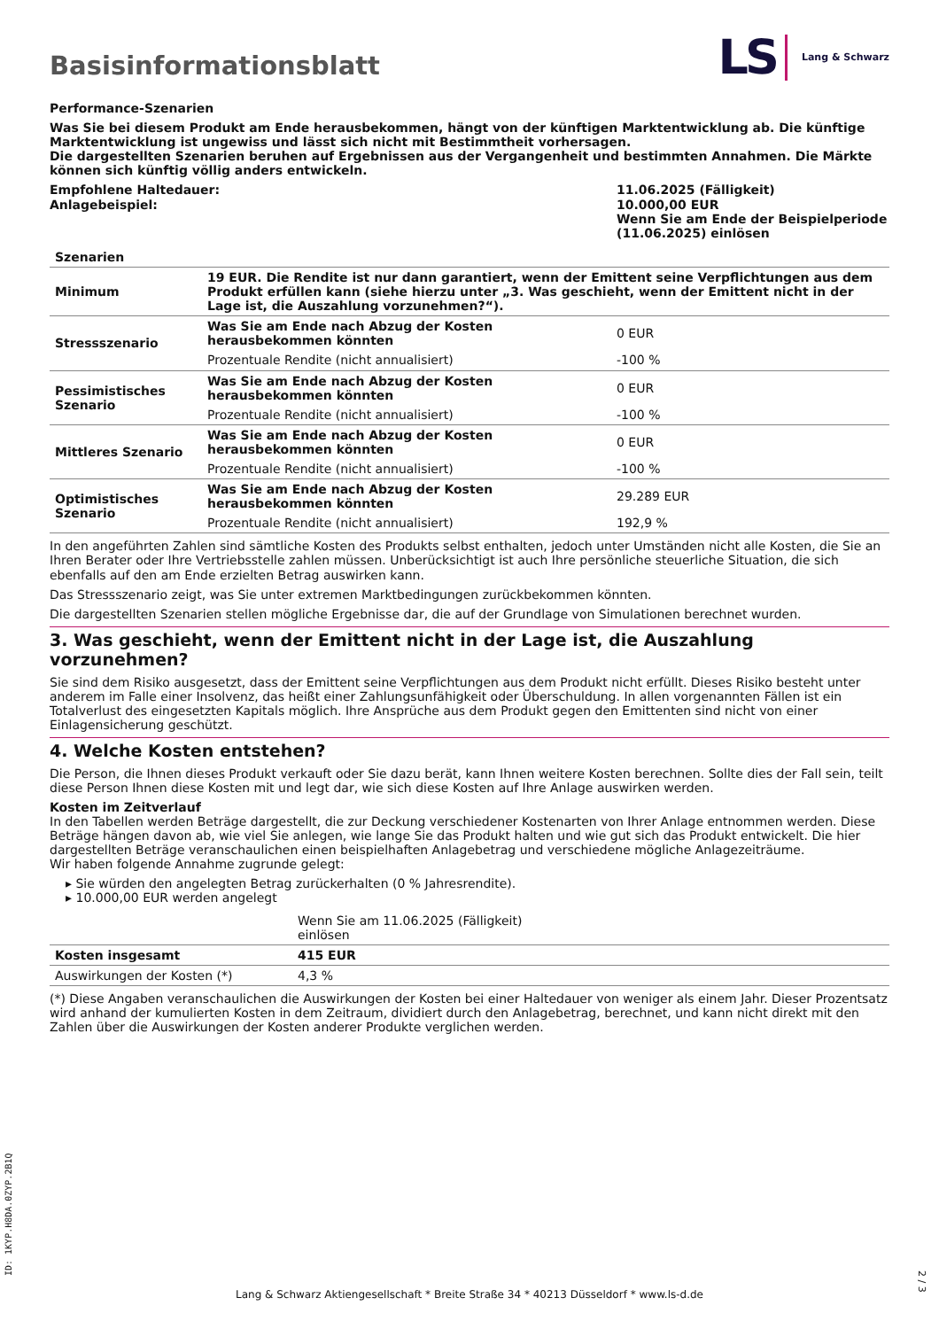Basisinformationsblatt
LS Lang & Schwarz
Performance-Szenarien
Was Sie bei diesem Produkt am Ende herausbekommen, hängt von der künftigen Marktentwicklung ab. Die künftige Marktentwicklung ist ungewiss und lässt sich nicht mit Bestimmtheit vorhersagen.
Die dargestellten Szenarien beruhen auf Ergebnissen aus der Vergangenheit und bestimmten Annahmen. Die Märkte können sich künftig völlig anders entwickeln.
| Empfohlene Haltedauer: Anlagebeispiel: | 11.06.2025 (Fälligkeit) 10.000,00 EUR Wenn Sie am Ende der Beispielperiode (11.06.2025) einlösen |
| Szenarien | | |
| --- | --- | --- |
| Minimum | 19 EUR. Die Rendite ist nur dann garantiert, wenn der Emittent seine Verpflichtungen aus dem Produkt erfüllen kann (siehe hierzu unter „3. Was geschieht, wenn der Emittent nicht in der Lage ist, die Auszahlung vorzunehmen?“). | |
| Stressszenario | Was Sie am Ende nach Abzug der Kosten herausbekommen könnten | 0 EUR |
| | Prozentuale Rendite (nicht annualisiert) | -100 % |
| Pessimistisches Szenario | Was Sie am Ende nach Abzug der Kosten herausbekommen könnten | 0 EUR |
| | Prozentuale Rendite (nicht annualisiert) | -100 % |
| Mittleres Szenario | Was Sie am Ende nach Abzug der Kosten herausbekommen könnten | 0 EUR |
| | Prozentuale Rendite (nicht annualisiert) | -100 % |
| Optimistisches Szenario | Was Sie am Ende nach Abzug der Kosten herausbekommen könnten | 29.289 EUR |
| | Prozentuale Rendite (nicht annualisiert) | 192,9 % |
In den angeführten Zahlen sind sämtliche Kosten des Produkts selbst enthalten, jedoch unter Umständen nicht alle Kosten, die Sie an Ihren Berater oder Ihre Vertriebsstelle zahlen müssen. Unberücksichtigt ist auch Ihre persönliche steuerliche Situation, die sich ebenfalls auf den am Ende erzielten Betrag auswirken kann.
Das Stressszenario zeigt, was Sie unter extremen Marktbedingungen zurückbekommen könnten.
Die dargestellten Szenarien stellen mögliche Ergebnisse dar, die auf der Grundlage von Simulationen berechnet wurden.
3. Was geschieht, wenn der Emittent nicht in der Lage ist, die Auszahlung vorzunehmen?
Sie sind dem Risiko ausgesetzt, dass der Emittent seine Verpflichtungen aus dem Produkt nicht erfüllt. Dieses Risiko besteht unter anderem im Falle einer Insolvenz, das heißt einer Zahlungsunfähigkeit oder Überschuldung. In allen vorgenannten Fällen ist ein Totalverlust des eingesetzten Kapitals möglich. Ihre Ansprüche aus dem Produkt gegen den Emittenten sind nicht von einer Einlagensicherung geschützt.
4. Welche Kosten entstehen?
Die Person, die Ihnen dieses Produkt verkauft oder Sie dazu berät, kann Ihnen weitere Kosten berechnen. Sollte dies der Fall sein, teilt diese Person Ihnen diese Kosten mit und legt dar, wie sich diese Kosten auf Ihre Anlage auswirken werden.
Kosten im Zeitverlauf
In den Tabellen werden Beträge dargestellt, die zur Deckung verschiedener Kostenarten von Ihrer Anlage entnommen werden. Diese Beträge hängen davon ab, wie viel Sie anlegen, wie lange Sie das Produkt halten und wie gut sich das Produkt entwickelt. Die hier dargestellten Beträge veranschaulichen einen beispielhaften Anlagebetrag und verschiedene mögliche Anlagezeiträume.
Wir haben folgende Annahme zugrunde gelegt:
▸ Sie würden den angelegten Betrag zurückerhalten (0 % Jahresrendite).
▸ 10.000,00 EUR werden angelegt
| | Wenn Sie am 11.06.2025 (Fälligkeit) einlösen | |
| Kosten insgesamt | 415 EUR | |
| Auswirkungen der Kosten (*) | 4,3 % | |
(*) Diese Angaben veranschaulichen die Auswirkungen der Kosten bei einer Haltedauer von weniger als einem Jahr. Dieser Prozentsatz wird anhand der kumulierten Kosten in dem Zeitraum, dividiert durch den Anlagebetrag, berechnet, und kann nicht direkt mit den Zahlen über die Auswirkungen der Kosten anderer Produkte verglichen werden.
Lang & Schwarz Aktiengesellschaft * Breite Straße 34 * 40213 Düsseldorf * www.ls-d.de
ID: 1KYP.H8DA.0ZYP.2B1Q 2 / 3